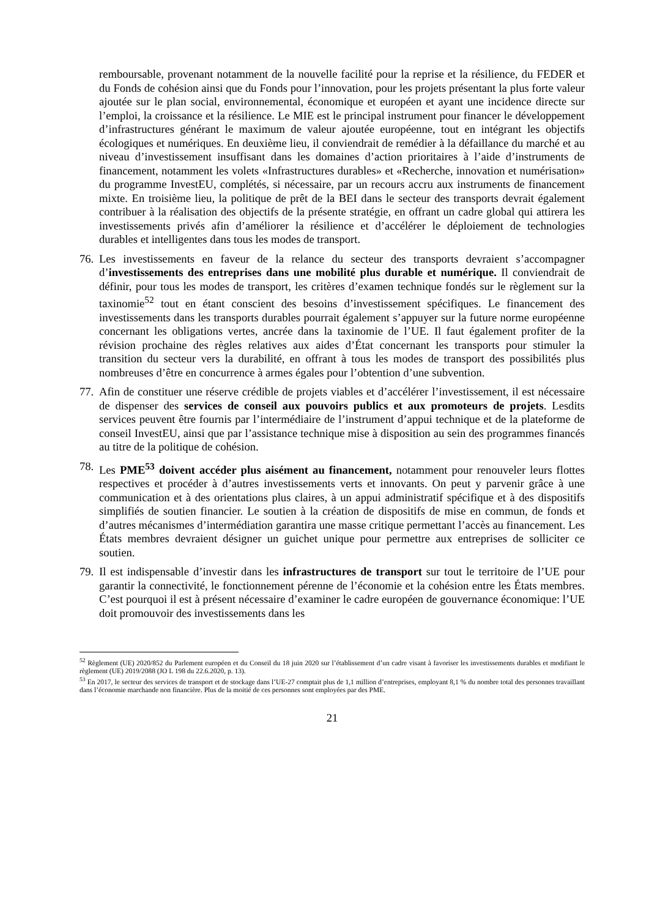remboursable, provenant notamment de la nouvelle facilité pour la reprise et la résilience, du FEDER et du Fonds de cohésion ainsi que du Fonds pour l’innovation, pour les projets présentant la plus forte valeur ajoutée sur le plan social, environnemental, économique et européen et ayant une incidence directe sur l’emploi, la croissance et la résilience. Le MIE est le principal instrument pour financer le développement d’infrastructures générant le maximum de valeur ajoutée européenne, tout en intégrant les objectifs écologiques et numériques. En deuxième lieu, il conviendrait de remédier à la défaillance du marché et au niveau d’investissement insuffisant dans les domaines d’action prioritaires à l’aide d’instruments de financement, notamment les volets «Infrastructures durables» et «Recherche, innovation et numérisation» du programme InvestEU, complétés, si nécessaire, par un recours accru aux instruments de financement mixte. En troisième lieu, la politique de prêt de la BEI dans le secteur des transports devrait également contribuer à la réalisation des objectifs de la présente stratégie, en offrant un cadre global qui attirera les investissements privés afin d’améliorer la résilience et d’accélérer le déploiement de technologies durables et intelligentes dans tous les modes de transport.
76.
Les investissements en faveur de la relance du secteur des transports devraient s’accompagner d’investissements des entreprises dans une mobilité plus durable et numérique. Il conviendrait de définir, pour tous les modes de transport, les critères d’examen technique fondés sur le règlement sur la taxinomie<sup>52</sup> tout en étant conscient des besoins d’investissement spécifiques. Le financement des investissements dans les transports durables pourrait également s’appuyer sur la future norme européenne concernant les obligations vertes, ancrée dans la taxinomie de l’UE. Il faut également profiter de la révision prochaine des règles relatives aux aides d’État concernant les transports pour stimuler la transition du secteur vers la durabilité, en offrant à tous les modes de transport des possibilités plus nombreuses d’être en concurrence à armes égales pour l’obtention d’une subvention.
77.
Afin de constituer une réserve crédible de projets viables et d’accélérer l’investissement, il est nécessaire de dispenser des services de conseil aux pouvoirs publics et aux promoteurs de projets. Lesdits services peuvent être fournis par l’intermédiaire de l’instrument d’appui technique et de la plateforme de conseil InvestEU, ainsi que par l’assistance technique mise à disposition au sein des programmes financés au titre de la politique de cohésion.
78.
Les PME<sup>53</sup> doivent accéder plus aisément au financement, notamment pour renouveler leurs flottes respectives et procéder à d’autres investissements verts et innovants. On peut y parvenir grâce à une communication et à des orientations plus claires, à un appui administratif spécifique et à des dispositifs simplifiés de soutien financier. Le soutien à la création de dispositifs de mise en commun, de fonds et d’autres mécanismes d’intermédiation garantira une masse critique permettant l’accès au financement. Les États membres devraient désigner un guichet unique pour permettre aux entreprises de solliciter ce soutien.
79.
Il est indispensable d’investir dans les infrastructures de transport sur tout le territoire de l’UE pour garantir la connectivité, le fonctionnement pérenne de l’économie et la cohésion entre les États membres. C’est pourquoi il est à présent nécessaire d’examiner le cadre européen de gouvernance économique: l’UE doit promouvoir des investissements dans les
<sup>52</sup> Règlement (UE) 2020/852 du Parlement européen et du Conseil du 18 juin 2020 sur l’établissement d’un cadre visant à favoriser les investissements durables et modifiant le règlement (UE) 2019/2088 (JO L 198 du 22.6.2020, p. 13).
<sup>53</sup> En 2017, le secteur des services de transport et de stockage dans l’UE-27 comptait plus de 1,1 million d’entreprises, employant 8,1 % du nombre total des personnes travaillant dans l’économie marchande non financière. Plus de la moitié de ces personnes sont employées par des PME.
21